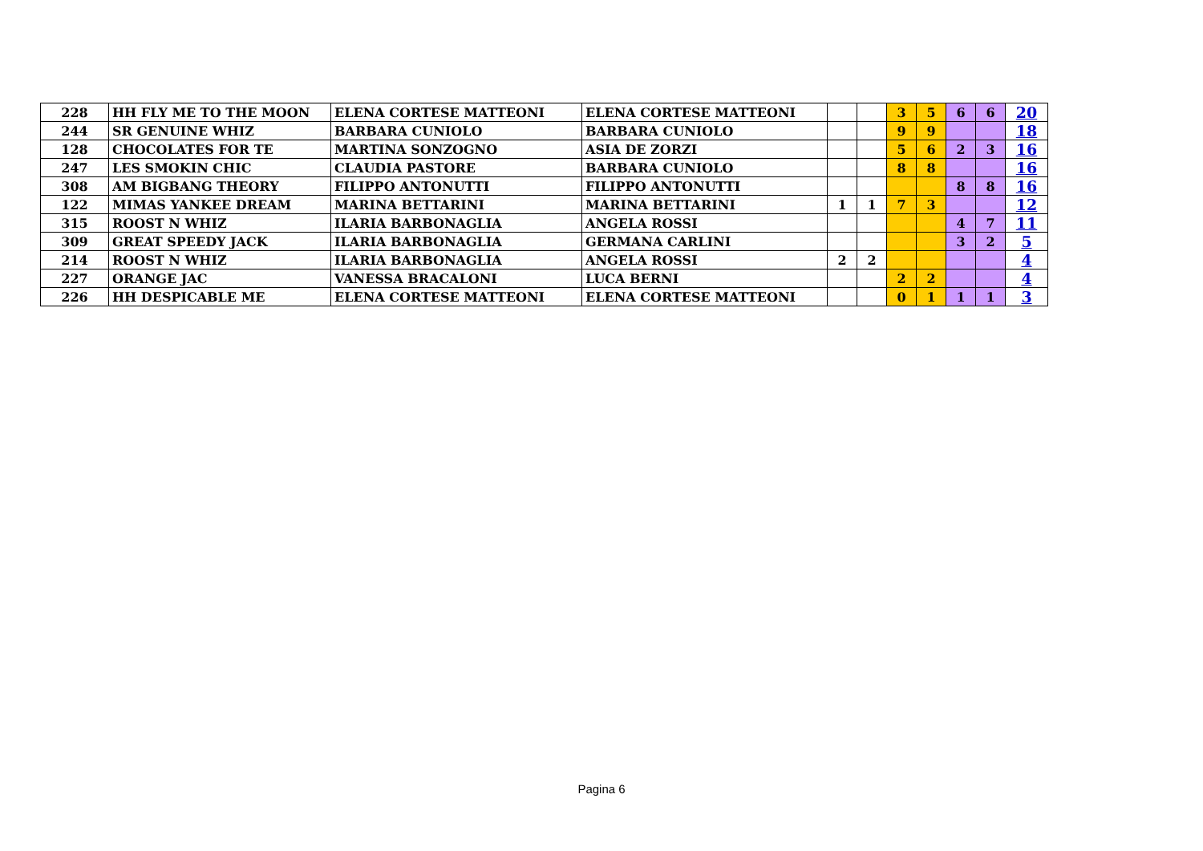| 228 | HH FLY ME TO THE MOON | ELENA CORTESE MATTEONI | ELENA CORTESE MATTEONI | | | 3 | 5 | 6 | 6 | 20 |
| 244 | SR GENUINE WHIZ | BARBARA CUNIOLO | BARBARA CUNIOLO | | | 9 | 9 | | | 18 |
| 128 | CHOCOLATES FOR TE | MARTINA SONZOGNO | ASIA DE ZORZI | | | 5 | 6 | 2 | 3 | 16 |
| 247 | LES SMOKIN CHIC | CLAUDIA PASTORE | BARBARA CUNIOLO | | | 8 | 8 | | | 16 |
| 308 | AM BIGBANG THEORY | FILIPPO ANTONUTTI | FILIPPO ANTONUTTI | | | | | 8 | 8 | 16 |
| 122 | MIMAS YANKEE DREAM | MARINA BETTARINI | MARINA BETTARINI | 1 | 1 | 7 | 3 | | | 12 |
| 315 | ROOST N WHIZ | ILARIA BARBONAGLIA | ANGELA ROSSI | | | | | 4 | 7 | 11 |
| 309 | GREAT SPEEDY JACK | ILARIA BARBONAGLIA | GERMANA CARLINI | | | | | 3 | 2 | 5 |
| 214 | ROOST N WHIZ | ILARIA BARBONAGLIA | ANGELA ROSSI | 2 | 2 | | | | | 4 |
| 227 | ORANGE JAC | VANESSA BRACALONI | LUCA BERNI | | | 2 | 2 | | | 4 |
| 226 | HH DESPICABLE ME | ELENA CORTESE MATTEONI | ELENA CORTESE MATTEONI | | | 0 | 1 | 1 | 1 | 3 |
Pagina 6